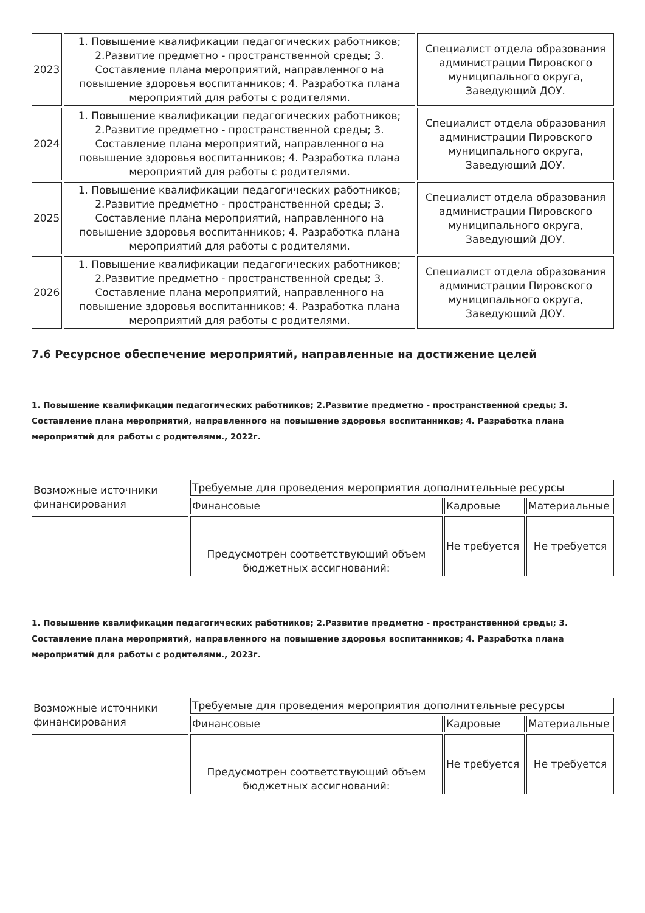| 2023 | 1. Повышение квалификации педагогических работников; 2.Развитие предметно - пространственной среды; 3. Составление плана мероприятий, направленного на повышение здоровья воспитанников; 4. Разработка плана мероприятий для работы с родителями. | Специалист отдела образования администрации Пировского муниципального округа, Заведующий ДОУ. |
| 2024 | 1. Повышение квалификации педагогических работников; 2.Развитие предметно - пространственной среды; 3. Составление плана мероприятий, направленного на повышение здоровья воспитанников; 4. Разработка плана мероприятий для работы с родителями. | Специалист отдела образования администрации Пировского муниципального округа, Заведующий ДОУ. |
| 2025 | 1. Повышение квалификации педагогических работников; 2.Развитие предметно - пространственной среды; 3. Составление плана мероприятий, направленного на повышение здоровья воспитанников; 4. Разработка плана мероприятий для работы с родителями. | Специалист отдела образования администрации Пировского муниципального округа, Заведующий ДОУ. |
| 2026 | 1. Повышение квалификации педагогических работников; 2.Развитие предметно - пространственной среды; 3. Составление плана мероприятий, направленного на повышение здоровья воспитанников; 4. Разработка плана мероприятий для работы с родителями. | Специалист отдела образования администрации Пировского муниципального округа, Заведующий ДОУ. |
7.6 Ресурсное обеспечение мероприятий, направленные на достижение целей
1. Повышение квалификации педагогических работников; 2.Развитие предметно - пространственной среды; 3. Составление плана мероприятий, направленного на повышение здоровья воспитанников; 4. Разработка плана мероприятий для работы с родителями., 2022г.
| Возможные источники финансирования | Требуемые для проведения мероприятия дополнительные ресурсы | | |
| | Финансовые | Кадровые | Материальные |
| | Предусмотрен соответствующий объем бюджетных ассигнований: | Не требуется | Не требуется |
1. Повышение квалификации педагогических работников; 2.Развитие предметно - пространственной среды; 3. Составление плана мероприятий, направленного на повышение здоровья воспитанников; 4. Разработка плана мероприятий для работы с родителями., 2023г.
| Возможные источники финансирования | Требуемые для проведения мероприятия дополнительные ресурсы | | |
| | Финансовые | Кадровые | Материальные |
| | Предусмотрен соответствующий объем бюджетных ассигнований: | Не требуется | Не требуется |